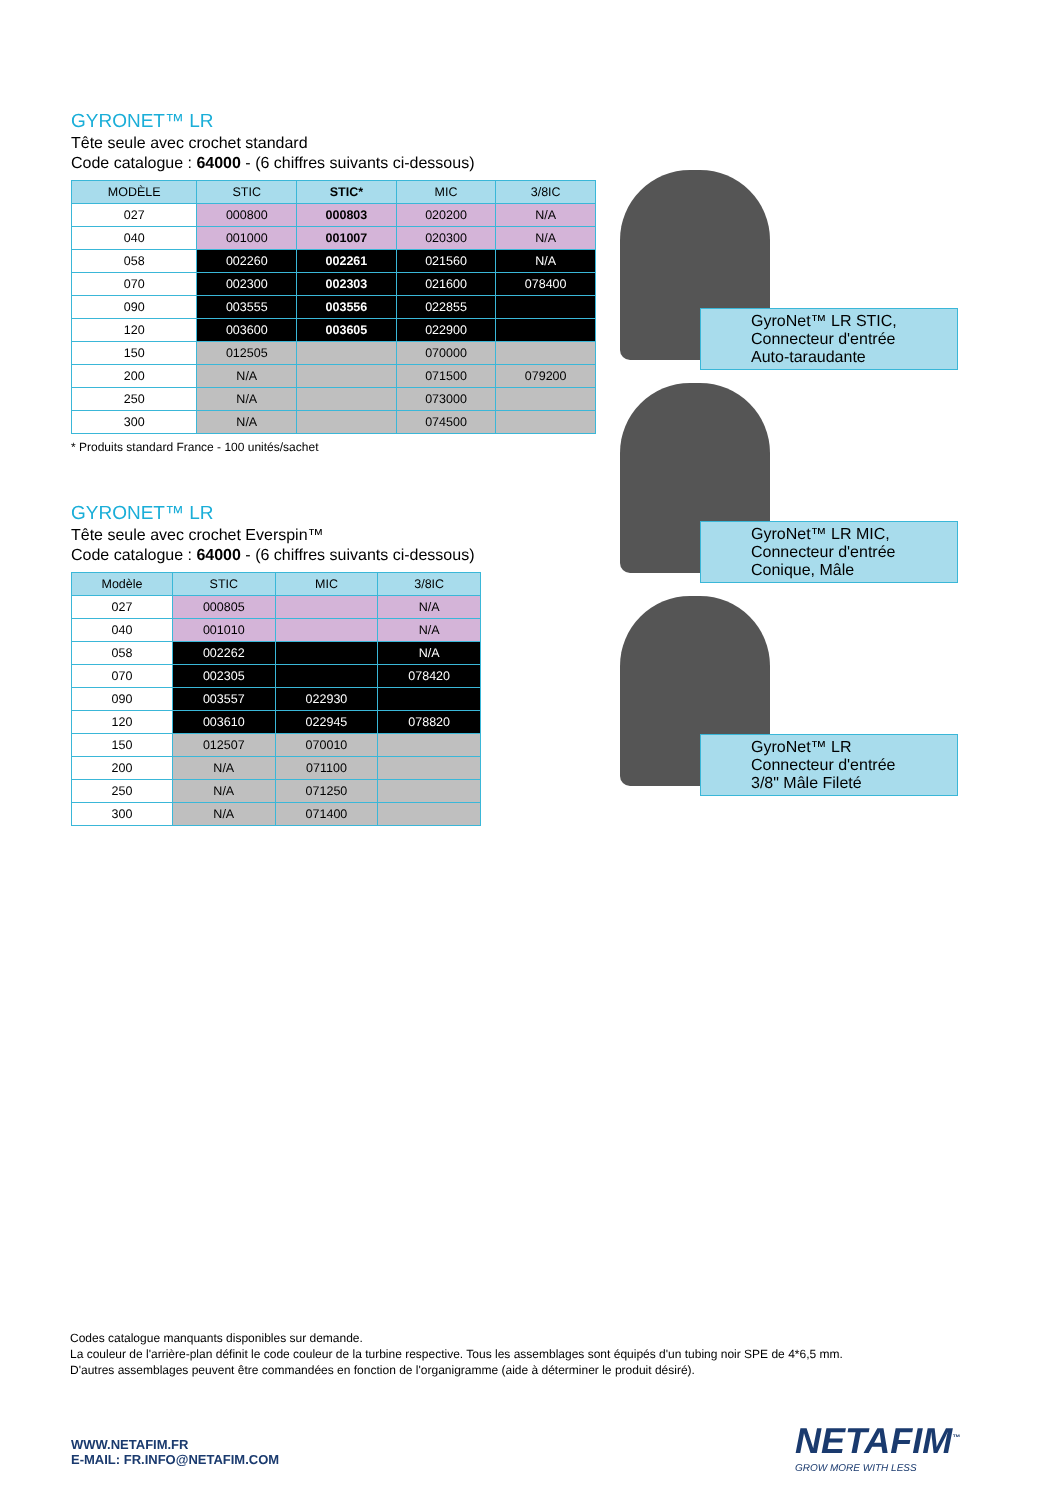GYRONET™ LR
Tête seule avec crochet standard
Code catalogue : 64000 - (6 chiffres suivants ci-dessous)
| MODÈLE | STIC | STIC* | MIC | 3/8IC |
| --- | --- | --- | --- | --- |
| 027 | 000800 | 000803 | 020200 | N/A |
| 040 | 001000 | 001007 | 020300 | N/A |
| 058 | 002260 | 002261 | 021560 | N/A |
| 070 | 002300 | 002303 | 021600 | 078400 |
| 090 | 003555 | 003556 | 022855 | |
| 120 | 003600 | 003605 | 022900 | |
| 150 | 012505 | | 070000 | |
| 200 | N/A | | 071500 | 079200 |
| 250 | N/A | | 073000 | |
| 300 | N/A | | 074500 | |
* Produits standard France - 100 unités/sachet
GYRONET™ LR
Tête seule avec crochet Everspin™
Code catalogue : 64000 - (6 chiffres suivants ci-dessous)
| Modèle | STIC | MIC | 3/8IC |
| --- | --- | --- | --- |
| 027 | 000805 | | N/A |
| 040 | 001010 | | N/A |
| 058 | 002262 | | N/A |
| 070 | 002305 | | 078420 |
| 090 | 003557 | 022930 | |
| 120 | 003610 | 022945 | 078820 |
| 150 | 012507 | 070010 | |
| 200 | N/A | 071100 | |
| 250 | N/A | 071250 | |
| 300 | N/A | 071400 | |
GyroNet™ LR STIC,
Connecteur d'entrée
Auto-taraudante
GyroNet™ LR MIC,
Connecteur d'entrée
Conique, Mâle
GyroNet™ LR
Connecteur d'entrée
3/8" Mâle Fileté
Codes catalogue manquants disponibles sur demande.
La couleur de l'arrière-plan définit le code couleur de la turbine respective. Tous les assemblages sont équipés d'un tubing noir SPE de 4*6,5 mm.
D'autres assemblages peuvent être commandées en fonction de l'organigramme (aide à déterminer le produit désiré).
WWW.NETAFIM.FR
E-MAIL: FR.INFO@NETAFIM.COM
NETAFIM<sup>™</sup>
GROW MORE WITH LESS